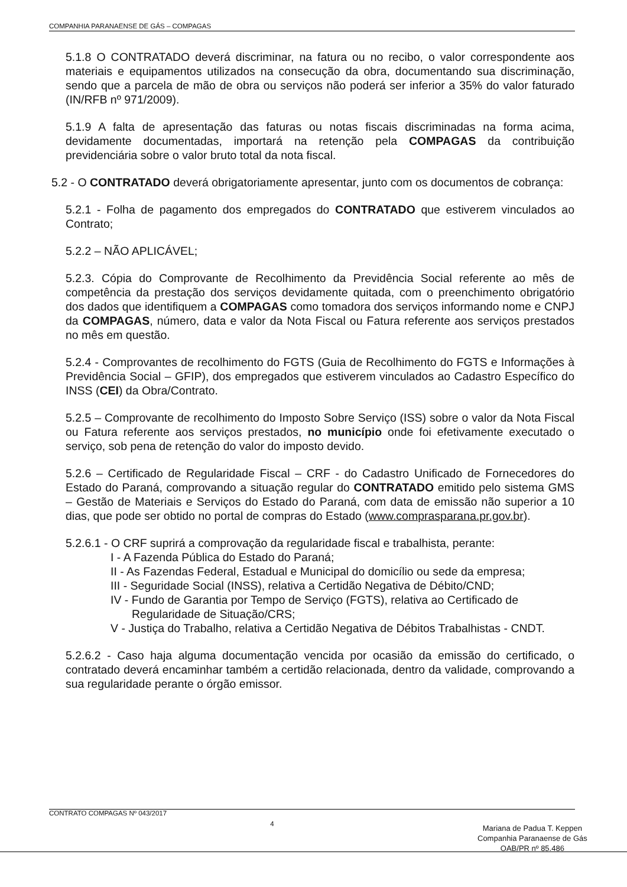COMPANHIA PARANAENSE DE GÁS – COMPAGAS
5.1.8 O CONTRATADO deverá discriminar, na fatura ou no recibo, o valor correspondente aos materiais e equipamentos utilizados na consecução da obra, documentando sua discriminação, sendo que a parcela de mão de obra ou serviços não poderá ser inferior a 35% do valor faturado (IN/RFB nº 971/2009).
5.1.9 A falta de apresentação das faturas ou notas fiscais discriminadas na forma acima, devidamente documentadas, importará na retenção pela COMPAGAS da contribuição previdenciária sobre o valor bruto total da nota fiscal.
5.2 - O CONTRATADO deverá obrigatoriamente apresentar, junto com os documentos de cobrança:
5.2.1 - Folha de pagamento dos empregados do CONTRATADO que estiverem vinculados ao Contrato;
5.2.2 – NÃO APLICÁVEL;
5.2.3. Cópia do Comprovante de Recolhimento da Previdência Social referente ao mês de competência da prestação dos serviços devidamente quitada, com o preenchimento obrigatório dos dados que identifiquem a COMPAGAS como tomadora dos serviços informando nome e CNPJ da COMPAGAS, número, data e valor da Nota Fiscal ou Fatura referente aos serviços prestados no mês em questão.
5.2.4 - Comprovantes de recolhimento do FGTS (Guia de Recolhimento do FGTS e Informações à Previdência Social – GFIP), dos empregados que estiverem vinculados ao Cadastro Específico do INSS (CEI) da Obra/Contrato.
5.2.5 – Comprovante de recolhimento do Imposto Sobre Serviço (ISS) sobre o valor da Nota Fiscal ou Fatura referente aos serviços prestados, no município onde foi efetivamente executado o serviço, sob pena de retenção do valor do imposto devido.
5.2.6 – Certificado de Regularidade Fiscal – CRF - do Cadastro Unificado de Fornecedores do Estado do Paraná, comprovando a situação regular do CONTRATADO emitido pelo sistema GMS – Gestão de Materiais e Serviços do Estado do Paraná, com data de emissão não superior a 10 dias, que pode ser obtido no portal de compras do Estado (www.comprasparana.pr.gov.br).
5.2.6.1 - O CRF suprirá a comprovação da regularidade fiscal e trabalhista, perante:
I - A Fazenda Pública do Estado do Paraná;
II - As Fazendas Federal, Estadual e Municipal do domicílio ou sede da empresa;
III - Seguridade Social (INSS), relativa a Certidão Negativa de Débito/CND;
IV - Fundo de Garantia por Tempo de Serviço (FGTS), relativa ao Certificado de
Regularidade de Situação/CRS;
V - Justiça do Trabalho, relativa a Certidão Negativa de Débitos Trabalhistas - CNDT.
5.2.6.2 - Caso haja alguma documentação vencida por ocasião da emissão do certificado, o contratado deverá encaminhar também a certidão relacionada, dentro da validade, comprovando a sua regularidade perante o órgão emissor.
CONTRATO COMPAGAS Nº 043/2017 4
Mariana de Padua T. Keppen
Companhia Paranaense de Gás
OAB/PR nº 85.486